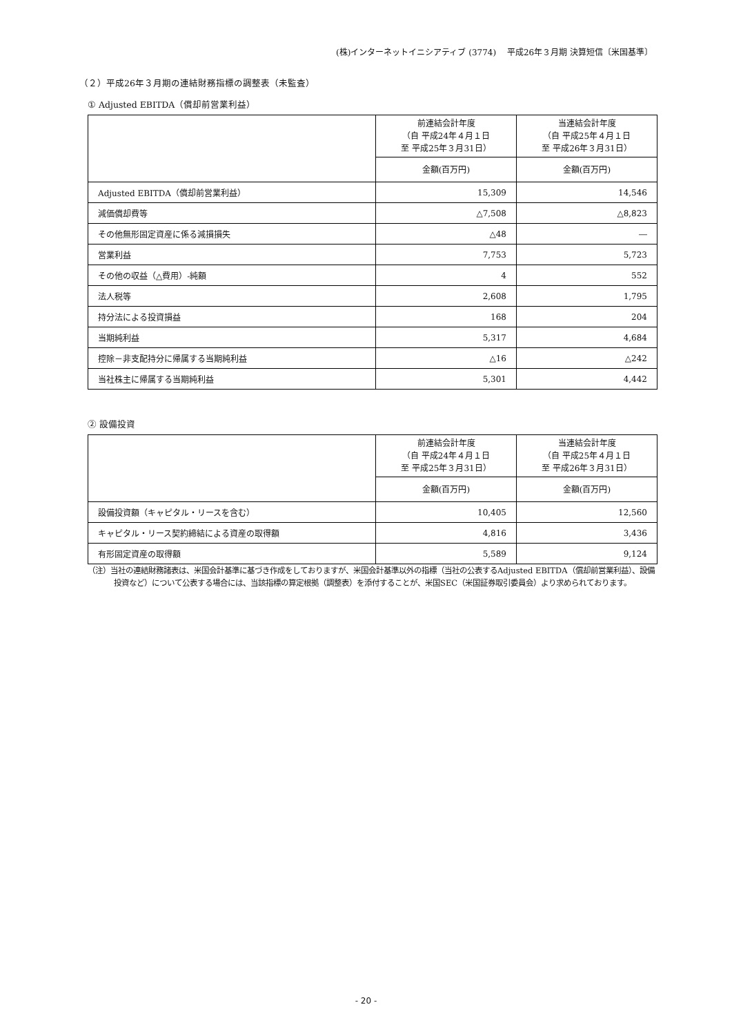(株)インターネットイニシアティブ (3774)　 平成26年３月期 決算短信〔米国基準〕
（２）平成26年３月期の連結財務指標の調整表（未監査）
① Adjusted EBITDA（償却前営業利益）
| | 前連結会計年度 （自 平成24年４月１日 至 平成25年３月31日） | 当連結会計年度 （自 平成25年４月１日 至 平成26年３月31日） |
| --- | --- | --- |
| | 金額(百万円) | 金額(百万円) |
| Adjusted EBITDA（償却前営業利益） | 15,309 | 14,546 |
| 減価償却費等 | △7,508 | △8,823 |
| その他無形固定資産に係る減損損失 | △48 | ― |
| 営業利益 | 7,753 | 5,723 |
| その他の収益（△費用）-純額 | 4 | 552 |
| 法人税等 | 2,608 | 1,795 |
| 持分法による投資損益 | 168 | 204 |
| 当期純利益 | 5,317 | 4,684 |
| 控除－非支配持分に帰属する当期純利益 | △16 | △242 |
| 当社株主に帰属する当期純利益 | 5,301 | 4,442 |
② 設備投資
| | 前連結会計年度 （自 平成24年４月１日 至 平成25年３月31日） | 当連結会計年度 （自 平成25年４月１日 至 平成26年３月31日） |
| --- | --- | --- |
| | 金額(百万円) | 金額(百万円) |
| 設備投資額（キャピタル・リースを含む） | 10,405 | 12,560 |
| キャピタル・リース契約締結による資産の取得額 | 4,816 | 3,436 |
| 有形固定資産の取得額 | 5,589 | 9,124 |
（注）当社の連結財務諸表は、米国会計基準に基づき作成をしておりますが、米国会計基準以外の指標（当社の公表するAdjusted EBITDA（償却前営業利益）、設備投資など）について公表する場合には、当該指標の算定根拠（調整表）を添付することが、米国SEC（米国証券取引委員会）より求められております。
- 20 -